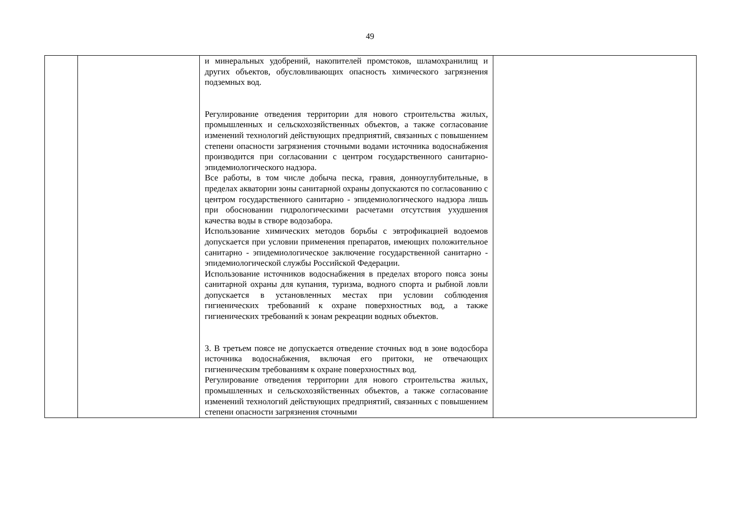49
| | | и минеральных удобрений, накопителей промстоков, шламохранилищ и других объектов, обусловливающих опасность химического загрязнения подземных вод. Регулирование отведения территории для нового строительства жилых, промышленных и сельскохозяйственных объектов, а также согласование изменений технологий действующих предприятий, связанных с повышением степени опасности загрязнения сточными водами источника водоснабжения производится при согласовании с центром государственного санитарно-эпидемиологического надзора. Все работы, в том числе добыча песка, гравия, донноуглубительные, в пределах акватории зоны санитарной охраны допускаются по согласованию с центром государственного санитарно - эпидемиологического надзора лишь при обосновании гидрологическими расчетами отсутствия ухудшения качества воды в створе водозабора. Использование химических методов борьбы с эвтрофикацией водоемов допускается при условии применения препаратов, имеющих положительное санитарно - эпидемиологическое заключение государственной санитарно - эпидемиологической службы Российской Федерации. Использование источников водоснабжения в пределах второго пояса зоны санитарной охраны для купания, туризма, водного спорта и рыбной ловли допускается в установленных местах при условии соблюдения гигиенических требований к охране поверхностных вод, а также гигиенических требований к зонам рекреации водных объектов. 3. В третьем поясе не допускается отведение сточных вод в зоне водосбора источника водоснабжения, включая его притоки, не отвечающих гигиеническим требованиям к охране поверхностных вод. Регулирование отведения территории для нового строительства жилых, промышленных и сельскохозяйственных объектов, а также согласование изменений технологий действующих предприятий, связанных с повышением степени опасности загрязнения сточными | |